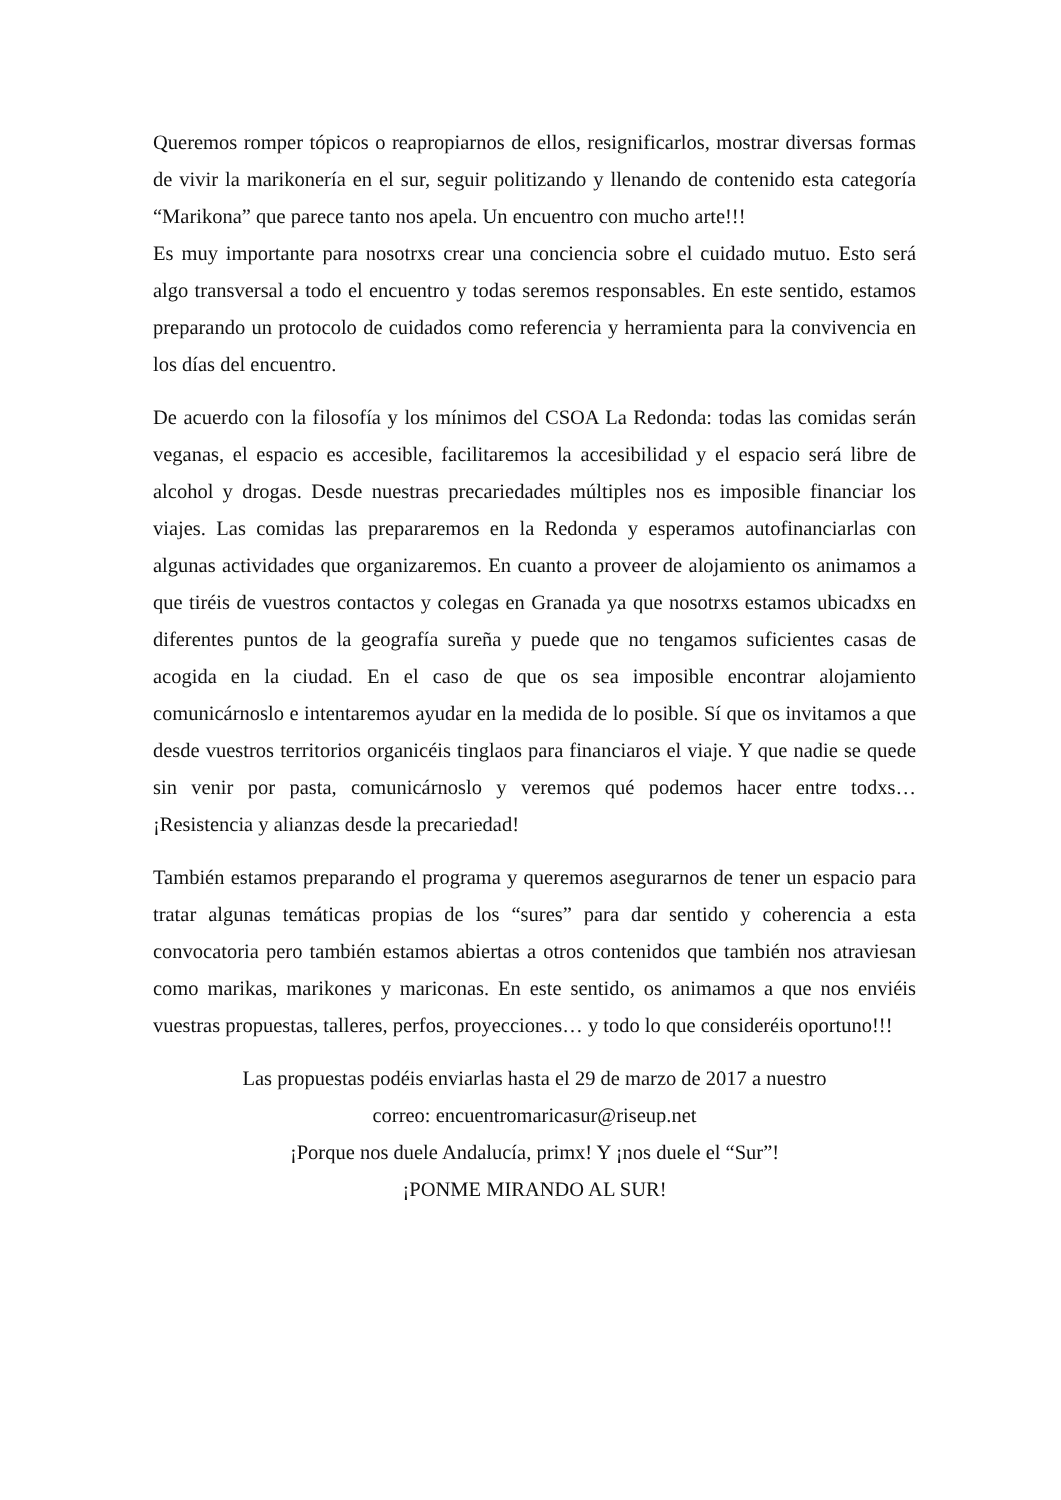Queremos romper tópicos o reapropiarnos de ellos, resignificarlos, mostrar diversas formas de vivir la marikonería en el sur, seguir politizando y llenando de contenido esta categoría “Marikona” que parece tanto nos apela. Un encuentro con mucho arte!!!
Es muy importante para nosotrxs crear una conciencia sobre el cuidado mutuo. Esto será algo transversal a todo el encuentro y todas seremos responsables. En este sentido, estamos preparando un protocolo de cuidados como referencia y herramienta para la convivencia en los días del encuentro.
De acuerdo con la filosofía y los mínimos del CSOA La Redonda: todas las comidas serán veganas, el espacio es accesible, facilitaremos la accesibilidad y el espacio será libre de alcohol y drogas. Desde nuestras precariedades múltiples nos es imposible financiar los viajes. Las comidas las prepararemos en la Redonda y esperamos autofinanciarlas con algunas actividades que organizaremos. En cuanto a proveer de alojamiento os animamos a que tiréis de vuestros contactos y colegas en Granada ya que nosotrxs estamos ubicadxs en diferentes puntos de la geografía sureña y puede que no tengamos suficientes casas de acogida en la ciudad. En el caso de que os sea imposible encontrar alojamiento comunicárnoslo e intentaremos ayudar en la medida de lo posible. Sí que os invitamos a que desde vuestros territorios organicéis tinglaos para financiaros el viaje. Y que nadie se quede sin venir por pasta, comunicárnoslo y veremos qué podemos hacer entre todxs… ¡Resistencia y alianzas desde la precariedad!
También estamos preparando el programa y queremos asegurarnos de tener un espacio para tratar algunas temáticas propias de los “sures” para dar sentido y coherencia a esta convocatoria pero también estamos abiertas a otros contenidos que también nos atraviesan como marikas, marikones y mariconas. En este sentido, os animamos a que nos enviéis vuestras propuestas, talleres, perfos, proyecciones… y todo lo que consideréis oportuno!!!
Las propuestas podéis enviarlas hasta el 29 de marzo de 2017 a nuestro
correo: encuentromaricasur@riseup.net
¡Porque nos duele Andalucía, primx! Y ¡nos duele el “Sur”!
¡PONME MIRANDO AL SUR!